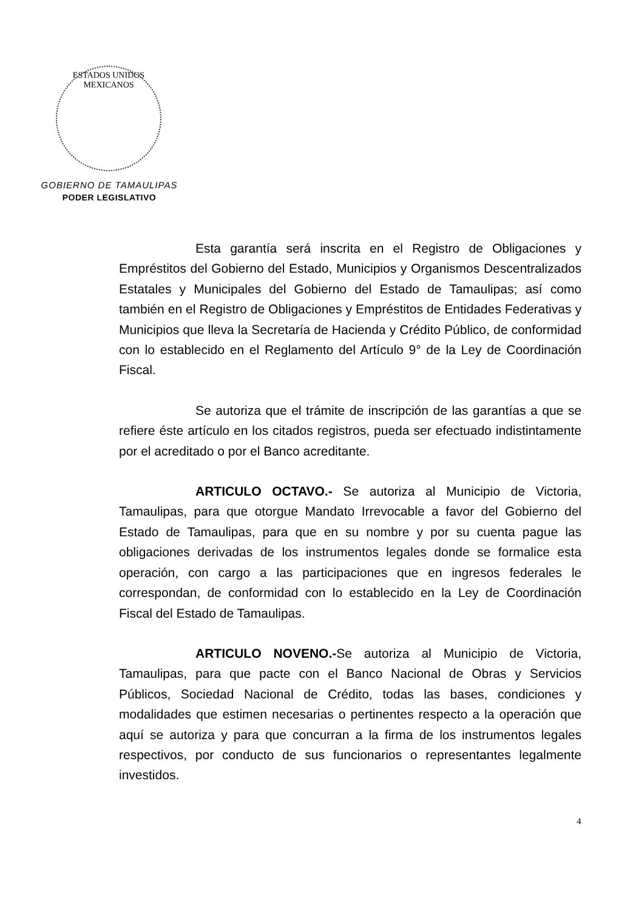ESTADOS UNIDOS MEXICANOS
GOBIERNO DE TAMAULIPAS
PODER LEGISLATIVO
Esta garantía será inscrita en el Registro de Obligaciones y Empréstitos del Gobierno del Estado, Municipios y Organismos Descentralizados Estatales y Municipales del Gobierno del Estado de Tamaulipas; así como también en el Registro de Obligaciones y Empréstitos de Entidades Federativas y Municipios que lleva la Secretaría de Hacienda y Crédito Público, de conformidad con lo establecido en el Reglamento del Artículo 9° de la Ley de Coordinación Fiscal.
Se autoriza que el trámite de inscripción de las garantías a que se refiere éste artículo en los citados registros, pueda ser efectuado indistintamente por el acreditado o por el Banco acreditante.
ARTICULO OCTAVO.- Se autoriza al Municipio de Victoria, Tamaulipas, para que otorgue Mandato Irrevocable a favor del Gobierno del Estado de Tamaulipas, para que en su nombre y por su cuenta pague las obligaciones derivadas de los instrumentos legales donde se formalice esta operación, con cargo a las participaciones que en ingresos federales le correspondan, de conformidad con lo establecido en la Ley de Coordinación Fiscal del Estado de Tamaulipas.
ARTICULO NOVENO.-Se autoriza al Municipio de Victoria, Tamaulipas, para que pacte con el Banco Nacional de Obras y Servicios Públicos, Sociedad Nacional de Crédito, todas las bases, condiciones y modalidades que estimen necesarias o pertinentes respecto a la operación que aquí se autoriza y para que concurran a la firma de los instrumentos legales respectivos, por conducto de sus funcionarios o representantes legalmente investidos.
4